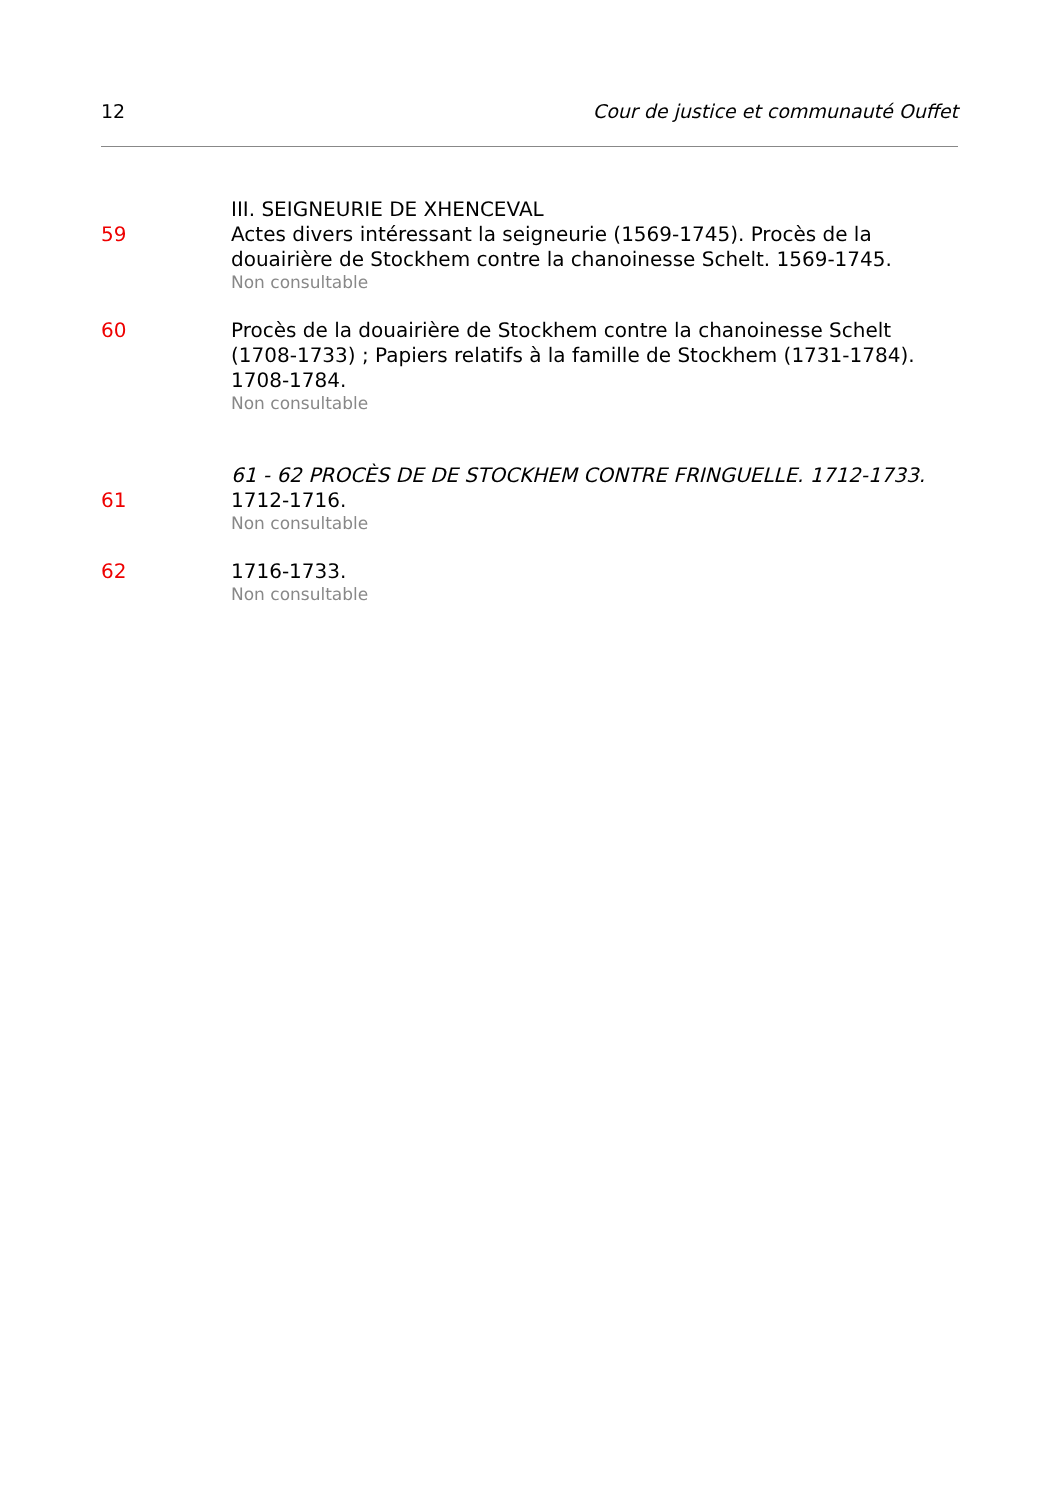12 Cour de justice et communauté Ouffet
III. SEIGNEURIE DE XHENCEVAL
59 Actes divers intéressant la seigneurie (1569-1745). Procès de la douairière de Stockhem contre la chanoinesse Schelt. 1569-1745.
Non consultable
60 Procès de la douairière de Stockhem contre la chanoinesse Schelt (1708-1733) ; Papiers relatifs à la famille de Stockhem (1731-1784). 1708-1784.
Non consultable
61 - 62 PROCÈS DE DE STOCKHEM CONTRE FRINGUELLE. 1712-1733.
61 1712-1716.
Non consultable
62 1716-1733.
Non consultable